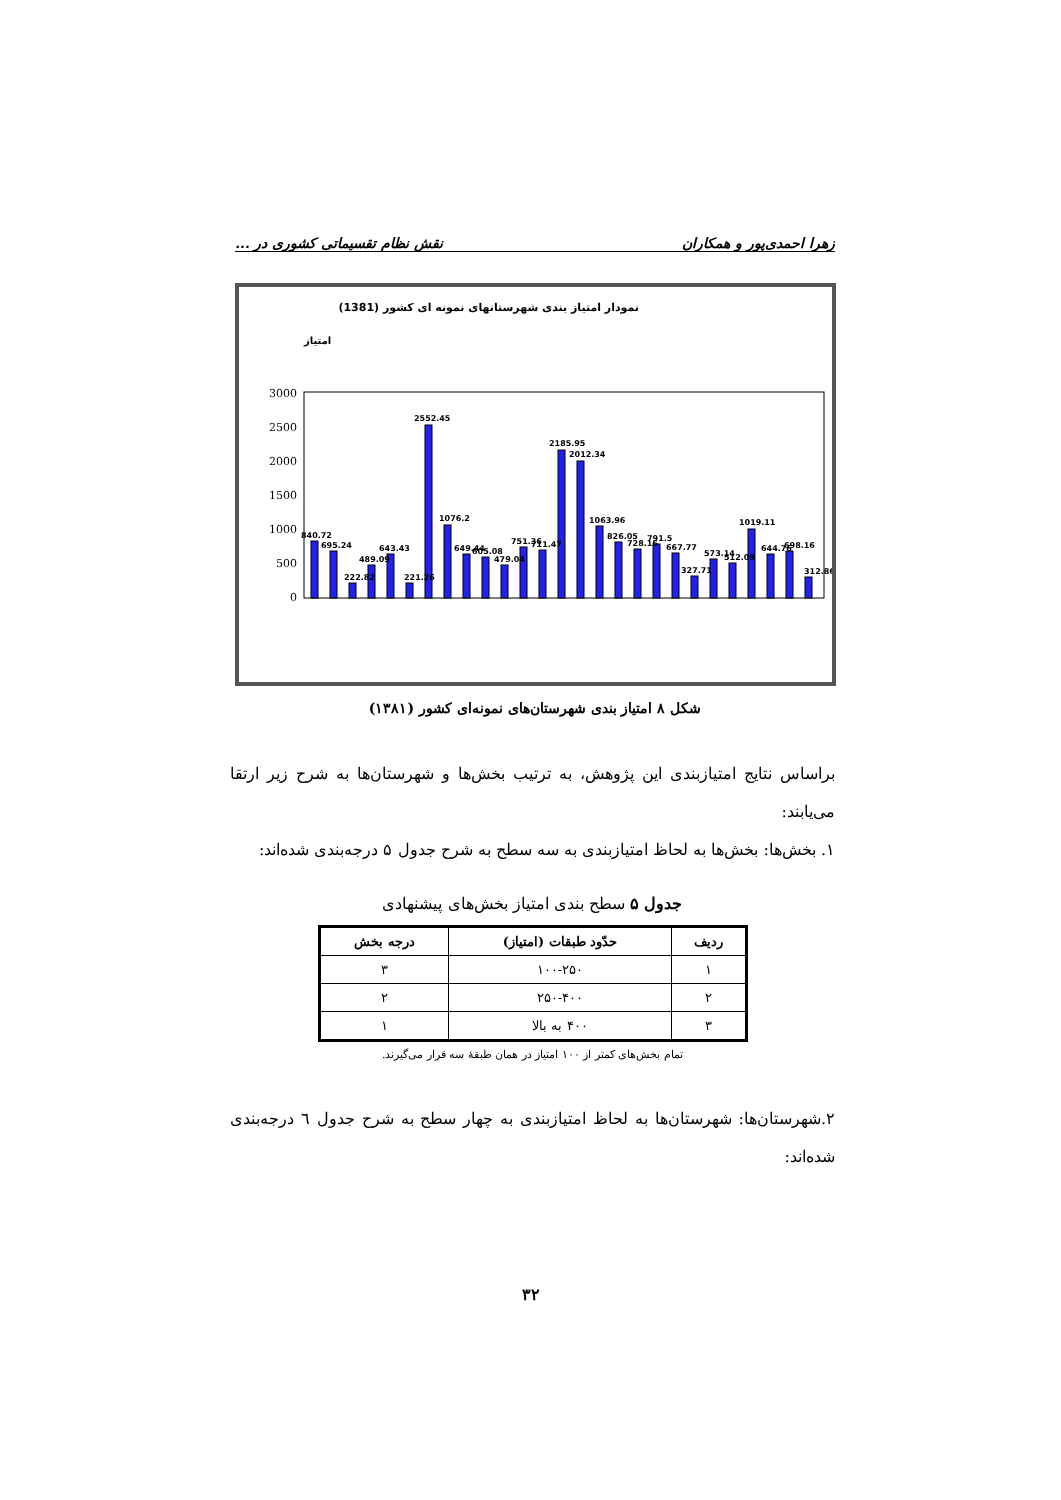زهرا احمدی‌پور و همکاران نقش نظام تقسیماتی کشوری در ...
نمودار امتیاز بندی شهرستانهای نمونه ای کشور (1381)
امتیاز
3000
2500
2000
1500
1000
500
0
840.72
695.24
222.82
489.09
643.43
221.26
2552.45
1076.2
649.44
605.08
479.04
751.36
711.47
2185.95
2012.34
1063.96
826.05
728.16
791.5
667.77
327.71
573.14
512.09
1019.11
644.76
698.16
312.86
شکل ۸ امتیاز بندی شهرستان‌های نمونه‌ای کشور (۱۳۸۱)
براساس نتایج امتیازبندی این پژوهش، به ترتیب بخش‌ها و شهرستان‌ها به شرح زیر ارتقا می‌یابند:
۱. بخش‌ها: بخش‌ها به لحاظ امتیازبندی به سه سطح به شرح جدول ۵ درجه‌بندی شده‌اند:
جدول ۵ سطح بندی امتیاز بخش‌های پیشنهادی
| ردیف | حدّود طبقات (امتیاز) | درجه بخش |
| --- | --- | --- |
| ۱ | ۱۰۰-۲۵۰ | ۳ |
| ۲ | ۲۵۰-۴۰۰ | ۲ |
| ۳ | ۴۰۰ به بالا | ۱ |
تمام بخش‌های کمتر از ۱۰۰ امتیاز در همان طبقهٔ سه قرار می‌گیرند.
۲.شهرستان‌ها: شهرستان‌ها به لحاظ امتیازبندی به چهار سطح به شرح جدول ٦ درجه‌بندی شده‌اند:
۳۲